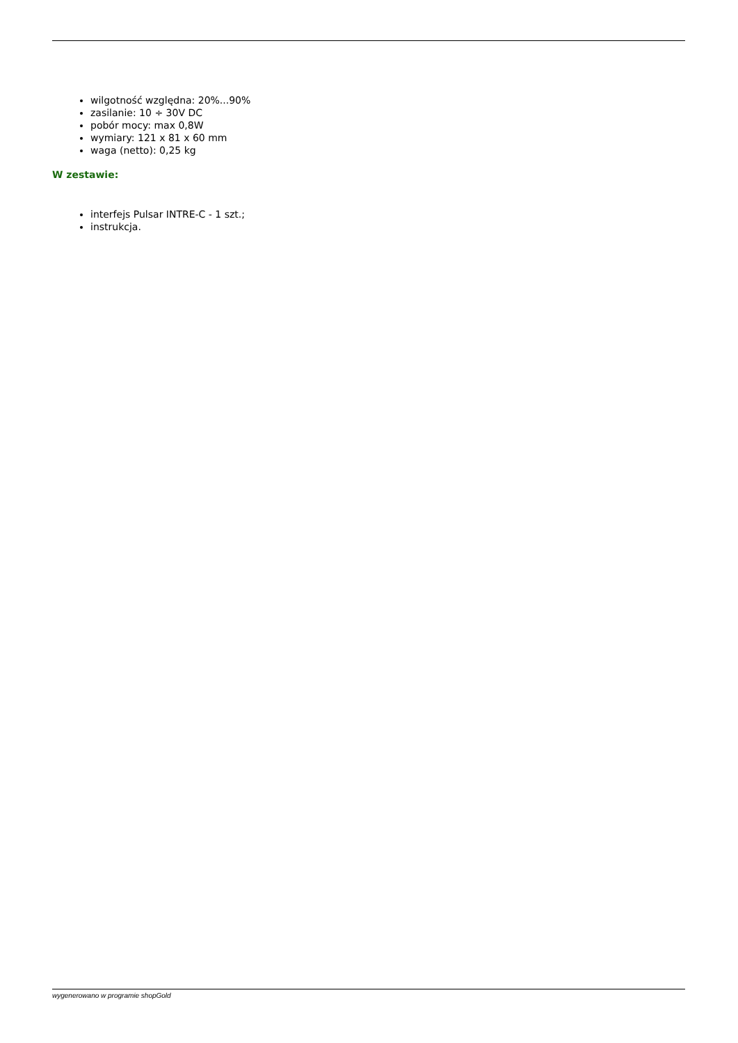wilgotność względna: 20%...90%
zasilanie: 10 ÷ 30V DC
pobór mocy: max 0,8W
wymiary: 121 x 81 x 60 mm
waga (netto): 0,25 kg
W zestawie:
interfejs Pulsar INTRE-C - 1 szt.;
instrukcja.
wygenerowano w programie shopGold